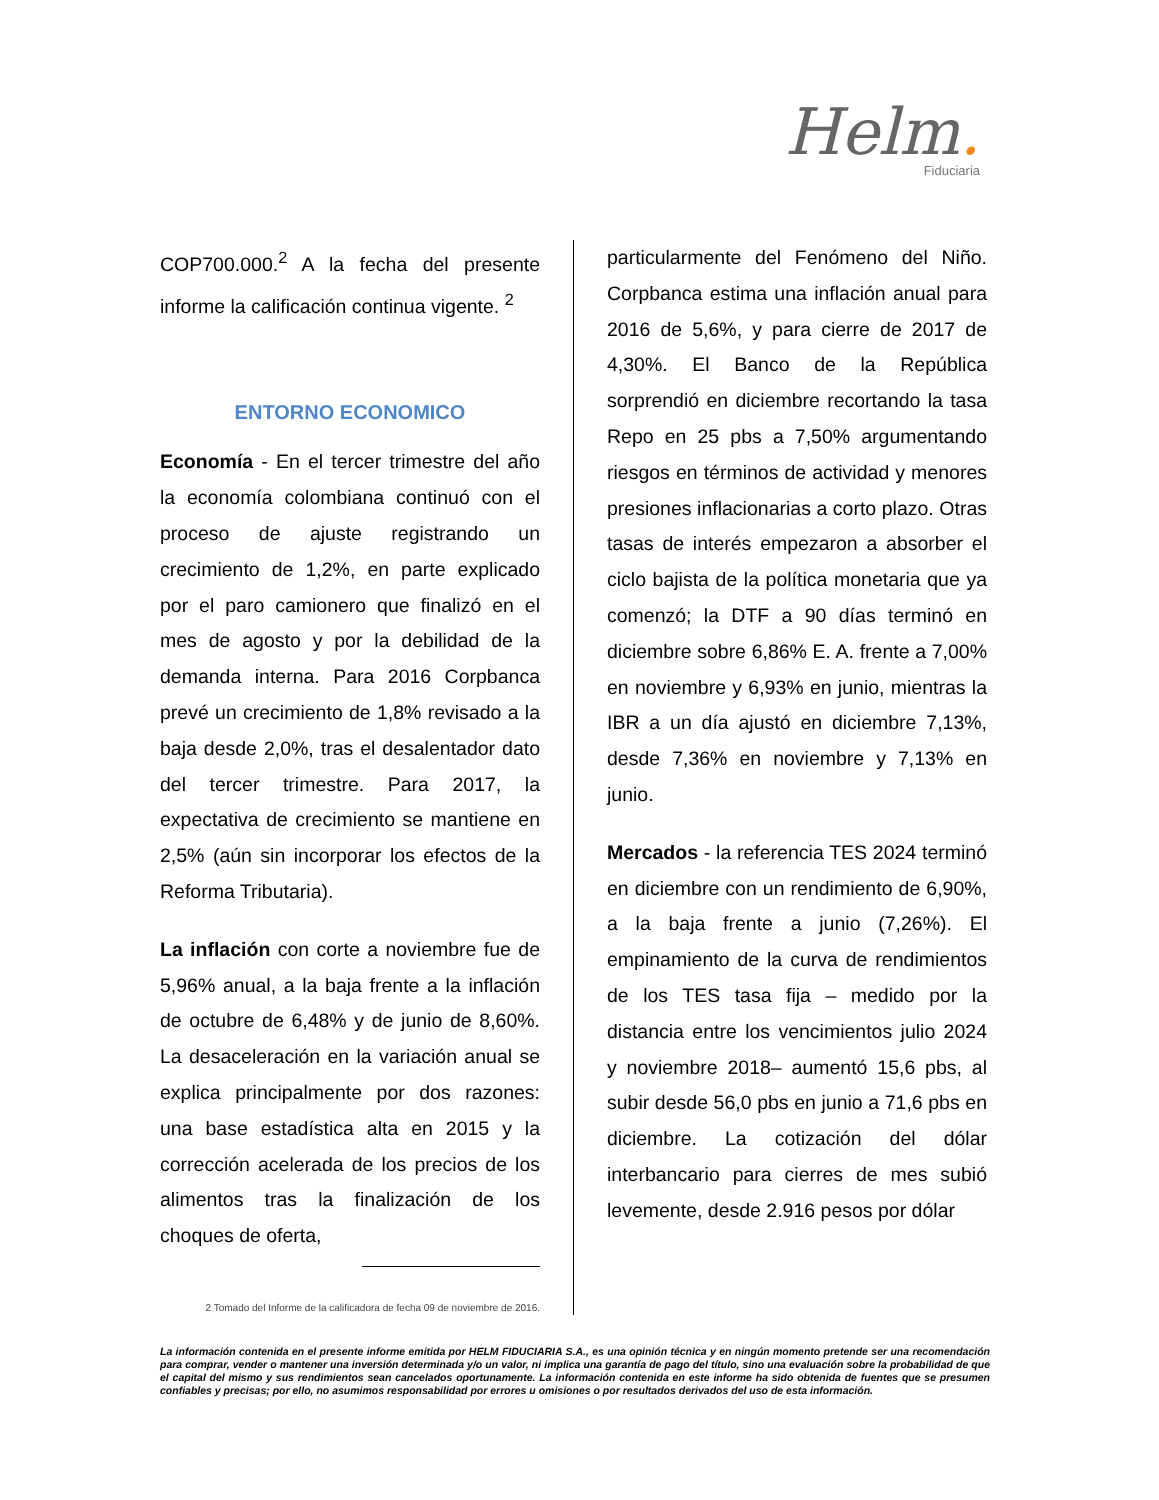Helm.
Fiduciaria
COP700.000.<sup>2</sup> A la fecha del presente informe la calificación continua vigente. <sup>2</sup>
ENTORNO ECONOMICO
Economía - En el tercer trimestre del año la economía colombiana continuó con el proceso de ajuste registrando un crecimiento de 1,2%, en parte explicado por el paro camionero que finalizó en el mes de agosto y por la debilidad de la demanda interna. Para 2016 Corpbanca prevé un crecimiento de 1,8% revisado a la baja desde 2,0%, tras el desalentador dato del tercer trimestre. Para 2017, la expectativa de crecimiento se mantiene en 2,5% (aún sin incorporar los efectos de la Reforma Tributaria).
La inflación con corte a noviembre fue de 5,96% anual, a la baja frente a la inflación de octubre de 6,48% y de junio de 8,60%. La desaceleración en la variación anual se explica principalmente por dos razones: una base estadística alta en 2015 y la corrección acelerada de los precios de los alimentos tras la finalización de los choques de oferta,
2 Tomado del Informe de la calificadora de fecha 09 de noviembre de 2016.
particularmente del Fenómeno del Niño. Corpbanca estima una inflación anual para 2016 de 5,6%, y para cierre de 2017 de 4,30%. El Banco de la República sorprendió en diciembre recortando la tasa Repo en 25 pbs a 7,50% argumentando riesgos en términos de actividad y menores presiones inflacionarias a corto plazo. Otras tasas de interés empezaron a absorber el ciclo bajista de la política monetaria que ya comenzó; la DTF a 90 días terminó en diciembre sobre 6,86% E. A. frente a 7,00% en noviembre y 6,93% en junio, mientras la IBR a un día ajustó en diciembre 7,13%, desde 7,36% en noviembre y 7,13% en junio.
Mercados - la referencia TES 2024 terminó en diciembre con un rendimiento de 6,90%, a la baja frente a junio (7,26%). El empinamiento de la curva de rendimientos de los TES tasa fija – medido por la distancia entre los vencimientos julio 2024 y noviembre 2018– aumentó 15,6 pbs, al subir desde 56,0 pbs en junio a 71,6 pbs en diciembre. La cotización del dólar interbancario para cierres de mes subió levemente, desde 2.916 pesos por dólar
La información contenida en el presente informe emitida por HELM FIDUCIARIA S.A., es una opinión técnica y en ningún momento pretende ser una recomendación para comprar, vender o mantener una inversión determinada y/o un valor, ni implica una garantía de pago del título, sino una evaluación sobre la probabilidad de que el capital del mismo y sus rendimientos sean cancelados oportunamente. La información contenida en este informe ha sido obtenida de fuentes que se presumen confiables y precisas; por ello, no asumimos responsabilidad por errores u omisiones o por resultados derivados del uso de esta información.